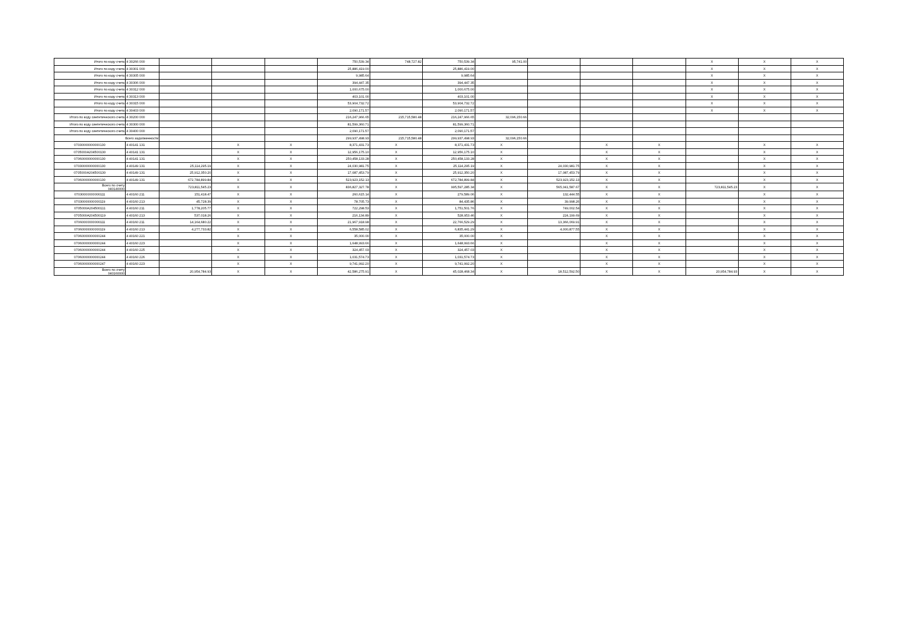| Итого по коду счета | 4 30266 000 | | | | 750,539.34 | 748,727.82 | 750,539.34 | 95,741.00 | | | | X | X | X |
| Итого по коду счета | 4 30301 000 | | | | 25,886,419.00 | | 25,886,419.00 | | | | | X | X | X |
| Итого по коду счета | 4 30305 000 | | | | 9,985.64 | | 9,985.64 | | | | | X | X | X |
| Итого по коду счета | 4 30306 000 | | | | 394,447.35 | | 394,447.35 | | | | | X | X | X |
| Итого по коду счета | 4 30312 000 | | | | 1,000,675.00 | | 1,000,675.00 | | | | | X | X | X |
| Итого по коду счета | 4 30313 000 | | | | 403,101.00 | | 403,101.00 | | | | | X | X | X |
| Итого по коду счета | 4 30315 000 | | | | 53,904,732.72 | | 53,904,732.72 | | | | | X | X | X |
| Итого по коду счета | 4 30403 000 | | | | 2,090,171.57 | | 2,090,171.57 | | | | | X | X | X |
| Итого по коду синтетического счета | 4 30200 000 | | | | 216,247,966.65 | 215,715,580.48 | 216,247,966.65 | 32,096,150.66 | | | | | | |
| Итого по коду синтетического счета | 4 30300 000 | | | | 81,599,360.71 | | 81,599,360.71 | | | | | | | |
| Итого по коду синтетического счета | 4 30400 000 | | | | 2,090,171.57 | | 2,090,171.57 | | | | | | | |
| Всего задолженности | | | | | 299,937,498.93 | 215,715,580.48 | 299,937,498.93 | 32,096,150.66 | | | | | | |
| 07030000000000130 | 4 40141 131 | | X | X | 8,371,431.73 | X | 8,371,431.73 | X | | X | X | | X | X |
| 0705000A204500130 | 4 40141 131 | | X | X | 12,956,175.10 | X | 12,956,175.10 | X | | X | X | | X | X |
| 07060000000000130 | 4 40141 131 | | X | X | 250,458,133.28 | X | 250,458,133.28 | X | | X | X | | X | X |
| 07030000000000130 | 4 40149 131 | 25,114,295.19 | X | X | 24,030,981.75 | X | 25,114,295.19 | X | 24,030,981.75 | X | X | | X | X |
| 0705000A204500130 | 4 40149 131 | 25,912,350.20 | X | X | 17,087,453.79 | X | 25,912,350.20 | X | 17,087,453.79 | X | X | | X | X |
| 07060000000000130 | 4 40149 131 | 672,784,899.84 | X | X | 523,923,152.13 | X | 672,784,899.84 | X | 523,923,152.13 | X | X | | X | X |
| Всего по счету 040140000 | | 723,811,545.23 | X | X | 836,827,327.78 | X | 995,597,285.34 | X | 565,041,587.67 | X | X | 723,811,545.23 | X | X |
| 07030000000000111 | 4 40160 211 | 151,418.47 | X | X | 260,615.14 | X | 279,589.06 | X | 132,444.55 | X | X | | X | X |
| 07030000000000119 | 4 40160 213 | 45,728.39 | X | X | 78,705.73 | X | 84,435.86 | X | 39,998.26 | X | X | | X | X |
| 0705000A204500111 | 4 40160 211 | 1,778,205.77 | X | X | 722,298.53 | X | 1,751,501.76 | X | 749,002.54 | X | X | | X | X |
| 0705000A204500119 | 4 40160 213 | 537,018.26 | X | X | 216,134.89 | X | 528,953.46 | X | 224,199.69 | X | X | | X | X |
| 07060000000000111 | 4 40160 211 | 14,164,680.22 | X | X | 21,967,918.98 | X | 22,766,529.29 | X | 13,366,069.91 | X | X | | X | X |
| 07060000000000119 | 4 40160 213 | 4,277,733.82 | X | X | 6,558,585.02 | X | 6,835,441.29 | X | 4,000,877.55 | X | X | | X | X |
| 07060000000000244 | 4 40160 221 | | X | X | 35,000.00 | X | 35,000.00 | X | | X | X | | X | X |
| 07060000000000244 | 4 40160 223 | | X | X | 1,648,993.66 | X | 1,648,993.66 | X | | X | X | | X | X |
| 07060000000000244 | 4 40160 225 | | X | X | 324,457.03 | X | 324,457.03 | X | | X | X | | X | X |
| 07060000000000244 | 4 40160 226 | | X | X | 1,031,574.73 | X | 1,031,574.73 | X | | X | X | | X | X |
| 07060000000000247 | 4 40160 223 | | X | X | 9,741,992.20 | X | 9,741,992.20 | X | | X | X | | X | X |
| Всего по счету 040160000 | | 20,954,784.93 | X | X | 42,586,275.91 | X | 45,028,468.34 | X | 18,512,592.50 | X | X | 20,954,784.93 | X | X |